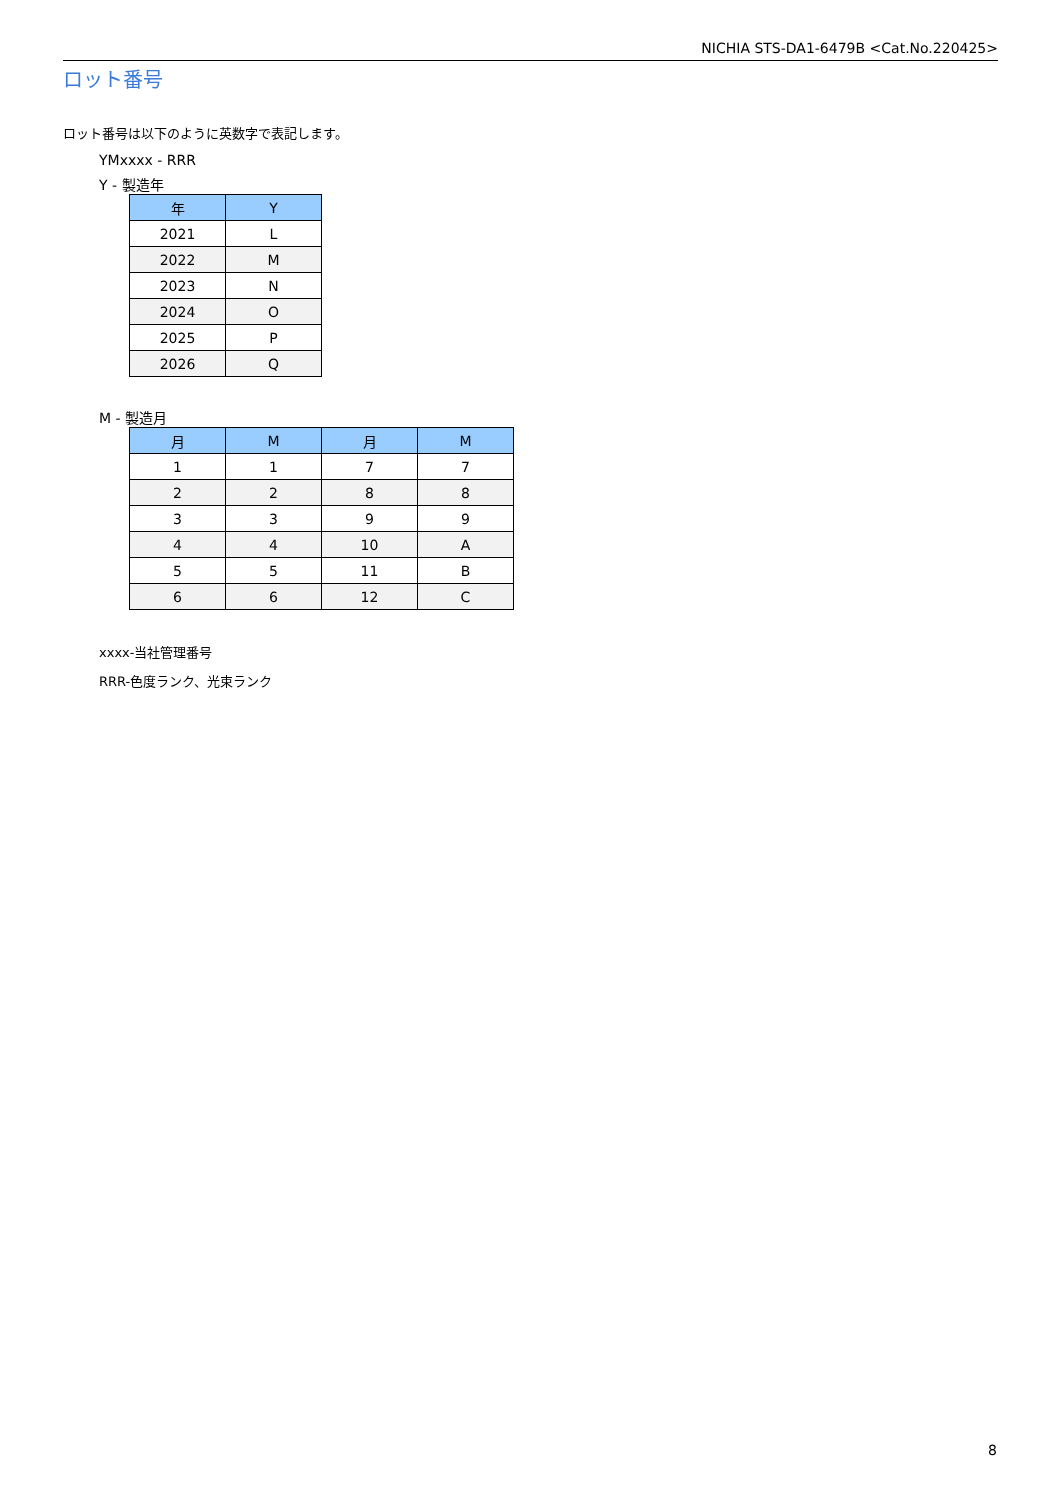NICHIA STS-DA1-6479B <Cat.No.220425>
ロット番号
ロット番号は以下のように英数字で表記します。
YMxxxx - RRR
Y - 製造年
| 年 | Y |
| --- | --- |
| 2021 | L |
| 2022 | M |
| 2023 | N |
| 2024 | O |
| 2025 | P |
| 2026 | Q |
M - 製造月
| 月 | M | 月 | M |
| --- | --- | --- | --- |
| 1 | 1 | 7 | 7 |
| 2 | 2 | 8 | 8 |
| 3 | 3 | 9 | 9 |
| 4 | 4 | 10 | A |
| 5 | 5 | 11 | B |
| 6 | 6 | 12 | C |
xxxx-当社管理番号
RRR-色度ランク、光束ランク
8